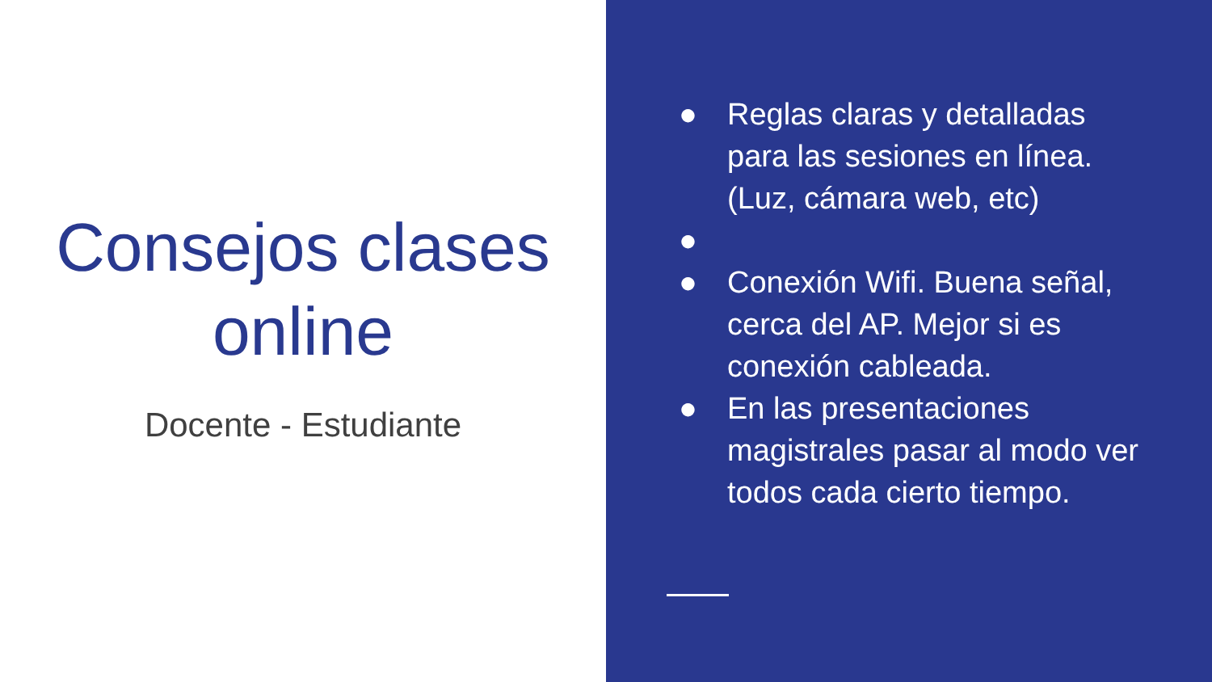Consejos clases
online
Docente - Estudiante
● Reglas claras y detalladas para las sesiones en línea. (Luz, cámara web, etc)
●
● Conexión Wifi. Buena señal, cerca del AP. Mejor si es conexión cableada.
● En las presentaciones magistrales pasar al modo ver todos cada cierto tiempo.